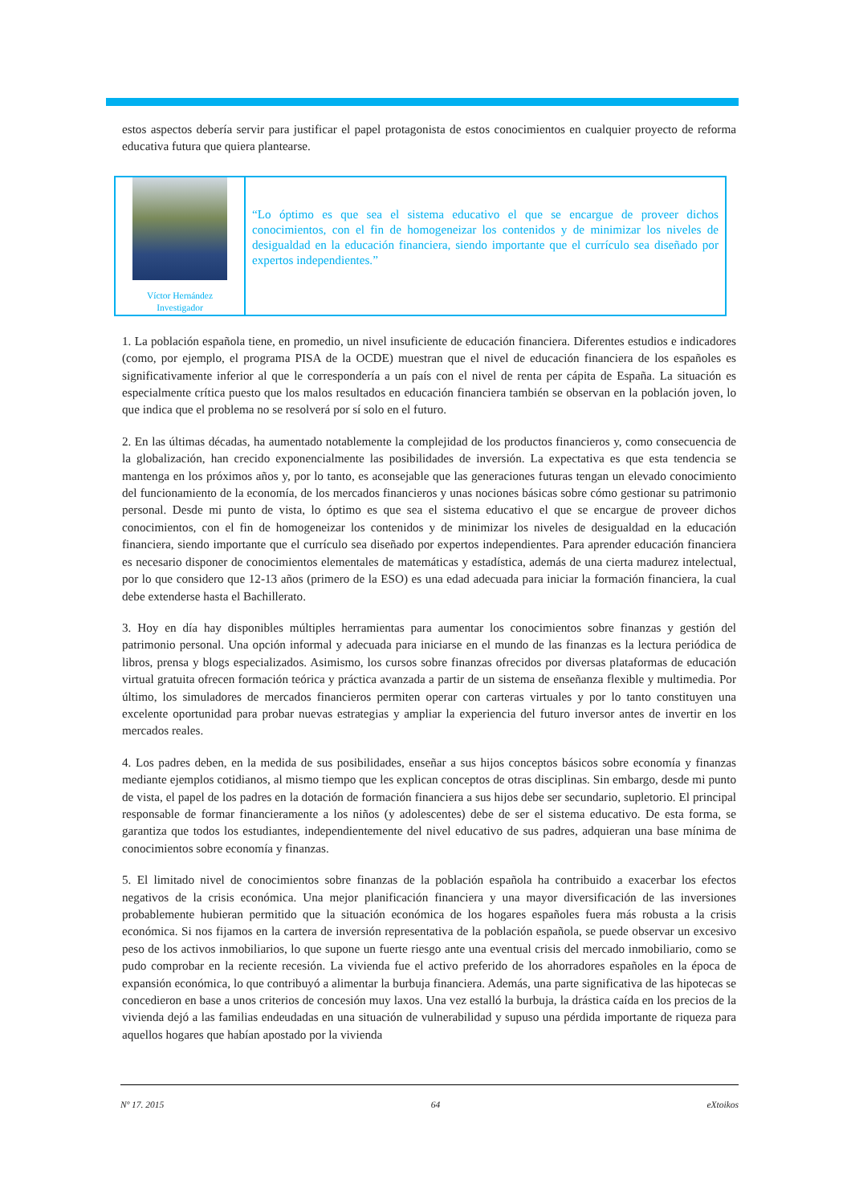estos aspectos debería servir para justificar el papel protagonista de estos conocimientos en cualquier proyecto de reforma educativa futura que quiera plantearse.
Víctor Hernández
Investigador
“Lo óptimo es que sea el sistema educativo el que se encargue de proveer dichos conocimientos, con el fin de homogeneizar los contenidos y de minimizar los niveles de desigualdad en la educación financiera, siendo importante que el currículo sea diseñado por expertos independientes.”
1. La población española tiene, en promedio, un nivel insuficiente de educación financiera. Diferentes estudios e indicadores (como, por ejemplo, el programa PISA de la OCDE) muestran que el nivel de educación financiera de los españoles es significativamente inferior al que le correspondería a un país con el nivel de renta per cápita de España. La situación es especialmente crítica puesto que los malos resultados en educación financiera también se observan en la población joven, lo que indica que el problema no se resolverá por sí solo en el futuro.
2. En las últimas décadas, ha aumentado notablemente la complejidad de los productos financieros y, como consecuencia de la globalización, han crecido exponencialmente las posibilidades de inversión. La expectativa es que esta tendencia se mantenga en los próximos años y, por lo tanto, es aconsejable que las generaciones futuras tengan un elevado conocimiento del funcionamiento de la economía, de los mercados financieros y unas nociones básicas sobre cómo gestionar su patrimonio personal. Desde mi punto de vista, lo óptimo es que sea el sistema educativo el que se encargue de proveer dichos conocimientos, con el fin de homogeneizar los contenidos y de minimizar los niveles de desigualdad en la educación financiera, siendo importante que el currículo sea diseñado por expertos independientes. Para aprender educación financiera es necesario disponer de conocimientos elementales de matemáticas y estadística, además de una cierta madurez intelectual, por lo que considero que 12-13 años (primero de la ESO) es una edad adecuada para iniciar la formación financiera, la cual debe extenderse hasta el Bachillerato.
3. Hoy en día hay disponibles múltiples herramientas para aumentar los conocimientos sobre finanzas y gestión del patrimonio personal. Una opción informal y adecuada para iniciarse en el mundo de las finanzas es la lectura periódica de libros, prensa y blogs especializados. Asimismo, los cursos sobre finanzas ofrecidos por diversas plataformas de educación virtual gratuita ofrecen formación teórica y práctica avanzada a partir de un sistema de enseñanza flexible y multimedia. Por último, los simuladores de mercados financieros permiten operar con carteras virtuales y por lo tanto constituyen una excelente oportunidad para probar nuevas estrategias y ampliar la experiencia del futuro inversor antes de invertir en los mercados reales.
4. Los padres deben, en la medida de sus posibilidades, enseñar a sus hijos conceptos básicos sobre economía y finanzas mediante ejemplos cotidianos, al mismo tiempo que les explican conceptos de otras disciplinas. Sin embargo, desde mi punto de vista, el papel de los padres en la dotación de formación financiera a sus hijos debe ser secundario, supletorio. El principal responsable de formar financieramente a los niños (y adolescentes) debe de ser el sistema educativo. De esta forma, se garantiza que todos los estudiantes, independientemente del nivel educativo de sus padres, adquieran una base mínima de conocimientos sobre economía y finanzas.
5. El limitado nivel de conocimientos sobre finanzas de la población española ha contribuido a exacerbar los efectos negativos de la crisis económica. Una mejor planificación financiera y una mayor diversificación de las inversiones probablemente hubieran permitido que la situación económica de los hogares españoles fuera más robusta a la crisis económica. Si nos fijamos en la cartera de inversión representativa de la población española, se puede observar un excesivo peso de los activos inmobiliarios, lo que supone un fuerte riesgo ante una eventual crisis del mercado inmobiliario, como se pudo comprobar en la reciente recesión. La vivienda fue el activo preferido de los ahorradores españoles en la época de expansión económica, lo que contribuyó a alimentar la burbuja financiera. Además, una parte significativa de las hipotecas se concedieron en base a unos criterios de concesión muy laxos. Una vez estalló la burbuja, la drástica caída en los precios de la vivienda dejó a las familias endeudadas en una situación de vulnerabilidad y supuso una pérdida importante de riqueza para aquellos hogares que habían apostado por la vivienda
Nº 17. 2015 64 eXtoikos